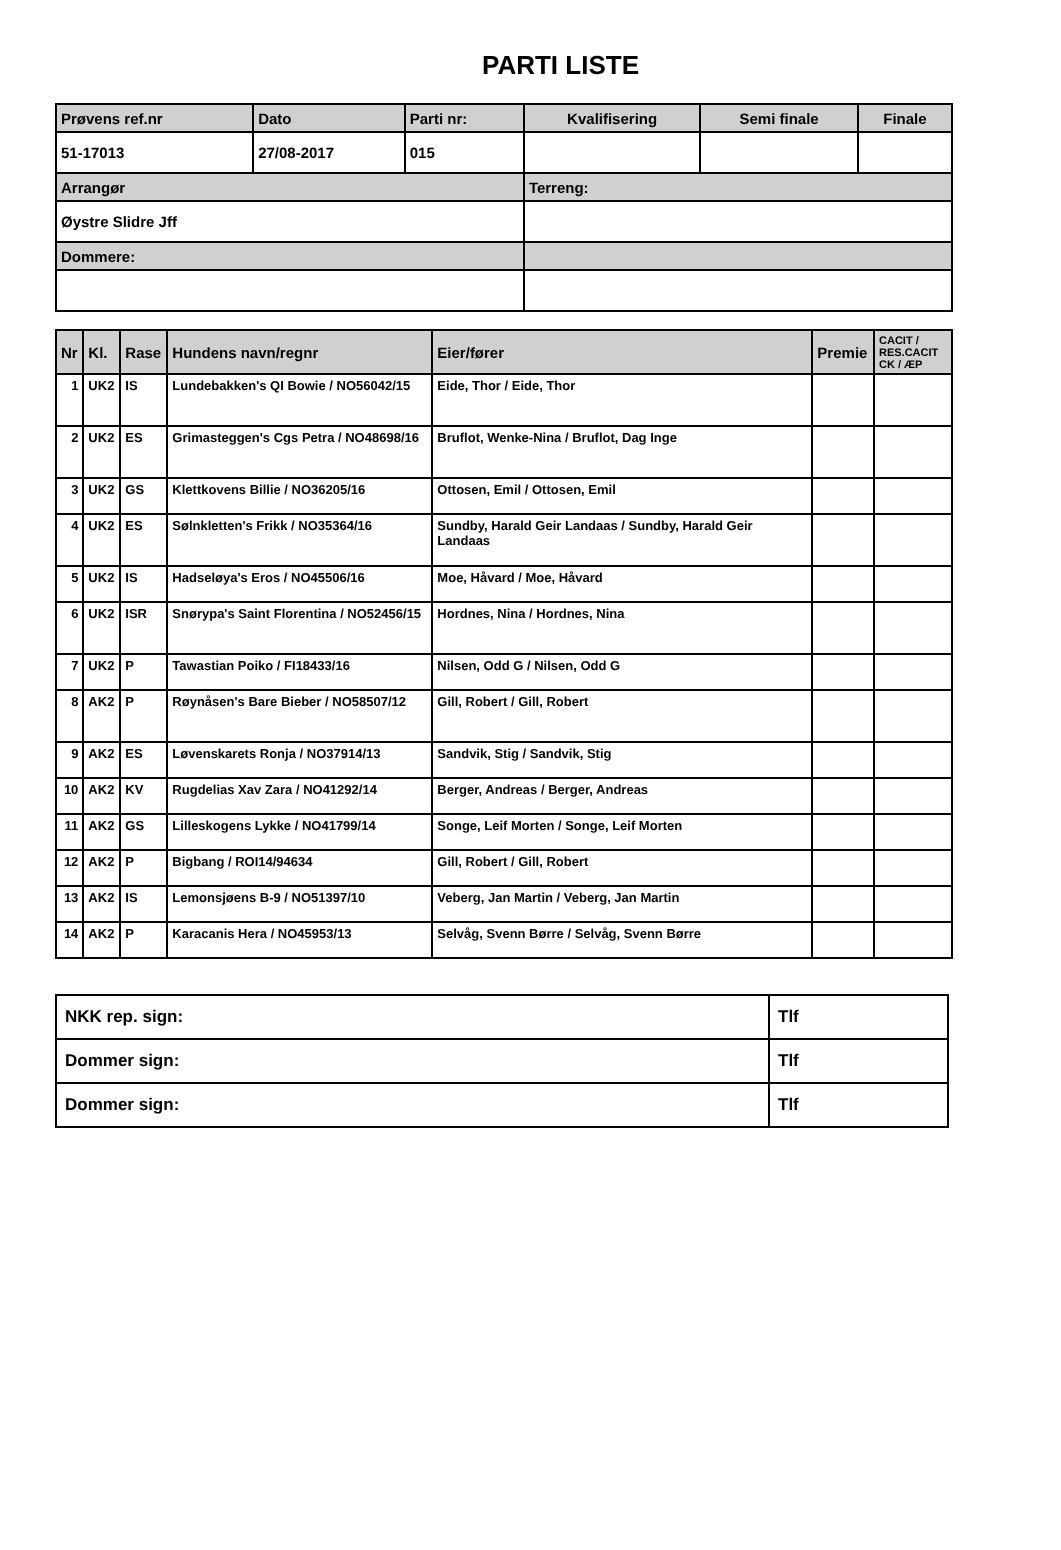PARTI LISTE
| Prøvens ref.nr | Dato | Parti nr: | Kvalifisering | Semi finale | Finale |
| 51-17013 | 27/08-2017 | 015 | | | |
| Arrangør | | | Terreng: | | |
| Øystre Slidre Jff | | | | | |
| Dommere: | | | | | |
| Nr | Kl. | Rase | Hundens navn/regnr | Eier/fører | Premie | CACIT / RES.CACIT CK / ÆP |
| --- | --- | --- | --- | --- | --- | --- |
| 1 | UK2 | IS | Lundebakken's QI Bowie / NO56042/15 | Eide, Thor / Eide, Thor | | |
| 2 | UK2 | ES | Grimasteggen's Cgs Petra / NO48698/16 | Bruflot, Wenke-Nina / Bruflot, Dag Inge | | |
| 3 | UK2 | GS | Klettkovens Billie / NO36205/16 | Ottosen, Emil / Ottosen, Emil | | |
| 4 | UK2 | ES | Sølnkletten's Frikk / NO35364/16 | Sundby, Harald Geir Landaas / Sundby, Harald Geir Landaas | | |
| 5 | UK2 | IS | Hadseløya's Eros / NO45506/16 | Moe, Håvard / Moe, Håvard | | |
| 6 | UK2 | ISR | Snørypa's Saint Florentina / NO52456/15 | Hordnes, Nina / Hordnes, Nina | | |
| 7 | UK2 | P | Tawastian Poiko / FI18433/16 | Nilsen, Odd G / Nilsen, Odd G | | |
| 8 | AK2 | P | Røynåsen's Bare Bieber / NO58507/12 | Gill, Robert / Gill, Robert | | |
| 9 | AK2 | ES | Løvenskarets Ronja / NO37914/13 | Sandvik, Stig / Sandvik, Stig | | |
| 10 | AK2 | KV | Rugdelias Xav Zara / NO41292/14 | Berger, Andreas / Berger, Andreas | | |
| 11 | AK2 | GS | Lilleskogens Lykke / NO41799/14 | Songe, Leif Morten / Songe, Leif Morten | | |
| 12 | AK2 | P | Bigbang / ROI14/94634 | Gill, Robert / Gill, Robert | | |
| 13 | AK2 | IS | Lemonsjøens B-9 / NO51397/10 | Veberg, Jan Martin / Veberg, Jan Martin | | |
| 14 | AK2 | P | Karacanis Hera / NO45953/13 | Selvåg, Svenn Børre / Selvåg, Svenn Børre | | |
| NKK rep. sign: | Tlf |
| Dommer sign: | Tlf |
| Dommer sign: | Tlf |